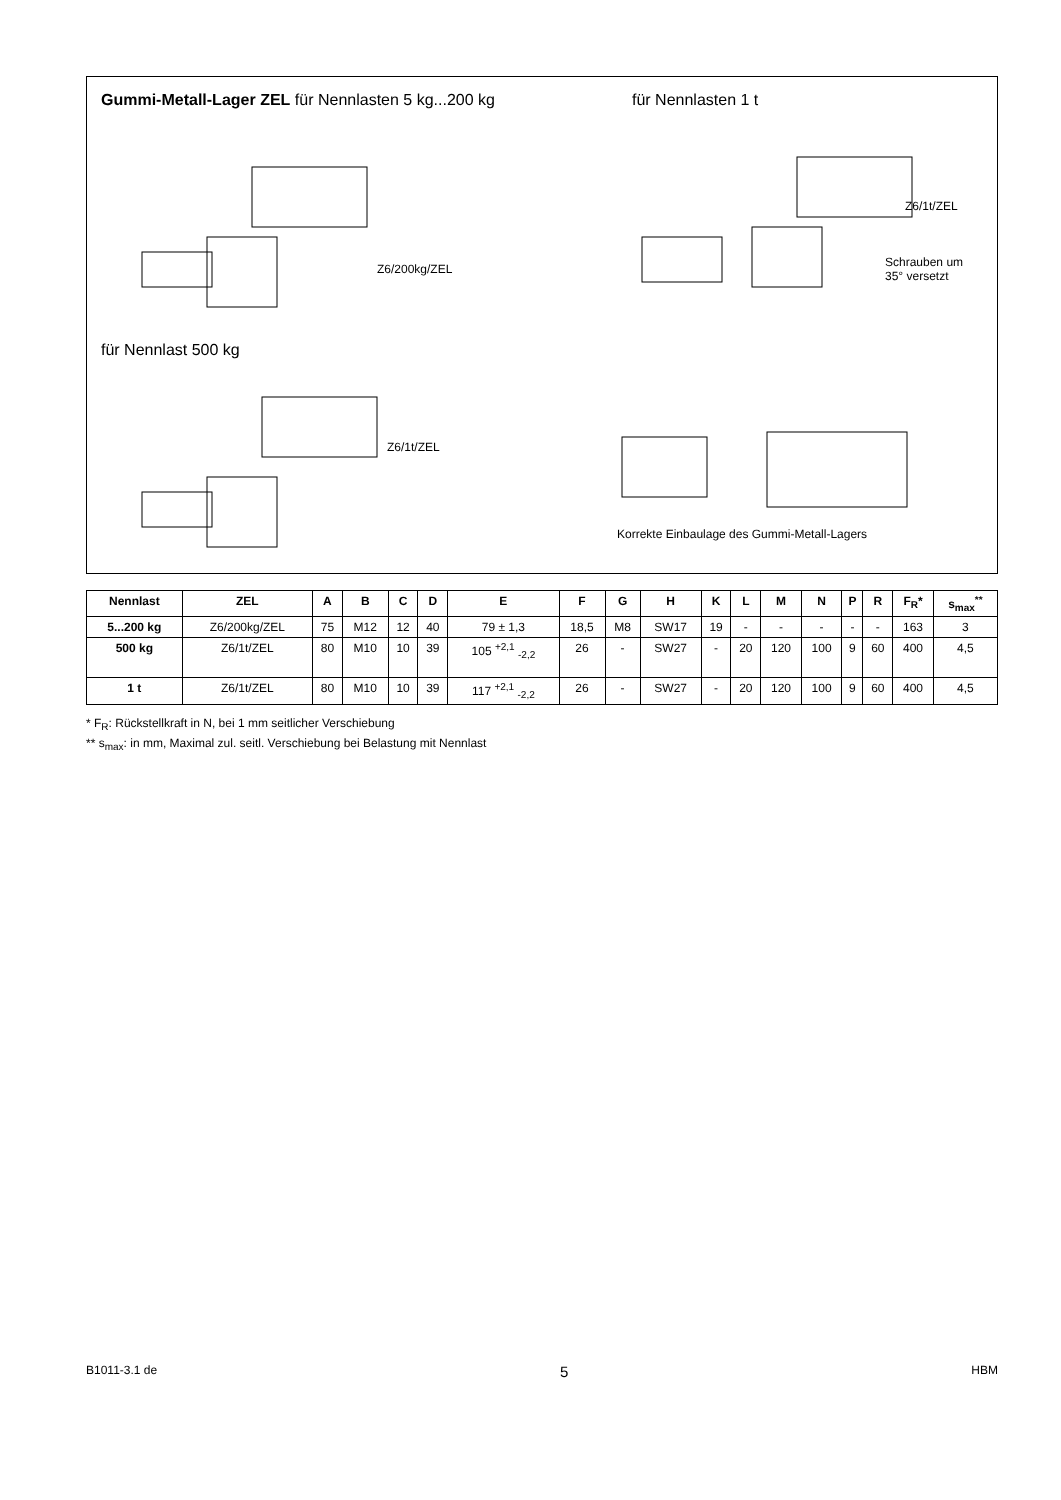Gummi-Metall-Lager ZEL für Nennlasten 5 kg...200 kg
für Nennlasten 1 t
für Nennlast 500 kg
Z6/200kg/ZEL
Z6/1t/ZEL
Z6/1t/ZEL
Schrauben um
35° versetzt
Korrekte Einbaulage des Gummi-Metall-Lagers
| Nennlast | ZEL | A | B | C | D | E | F | G | H | K | L | M | N | P | R | F<sub>R</sub>* | s<sub>max</sub><sup>**</sup> |
| --- | --- | --- | --- | --- | --- | --- | --- | --- | --- | --- | --- | --- | --- | --- | --- | --- | --- |
| 5...200 kg | Z6/200kg/ZEL | 75 | M12 | 12 | 40 | 79 ± 1,3 | 18,5 | M8 | SW17 | 19 | - | - | - | - | - | 163 | 3 |
| 500 kg | Z6/1t/ZEL | 80 | M10 | 10 | 39 | 105 <sup>+2,1</sup> <sub>-2,2</sub> | 26 | - | SW27 | - | 20 | 120 | 100 | 9 | 60 | 400 | 4,5 |
| 1 t | Z6/1t/ZEL | 80 | M10 | 10 | 39 | 117 <sup>+2,1</sup> <sub>-2,2</sub> | 26 | - | SW27 | - | 20 | 120 | 100 | 9 | 60 | 400 | 4,5 |
* F<sub>R</sub>: Rückstellkraft in N, bei 1 mm seitlicher Verschiebung
** s<sub>max</sub>: in mm, Maximal zul. seitl. Verschiebung bei Belastung mit Nennlast
B1011-3.1 de 5 HBM